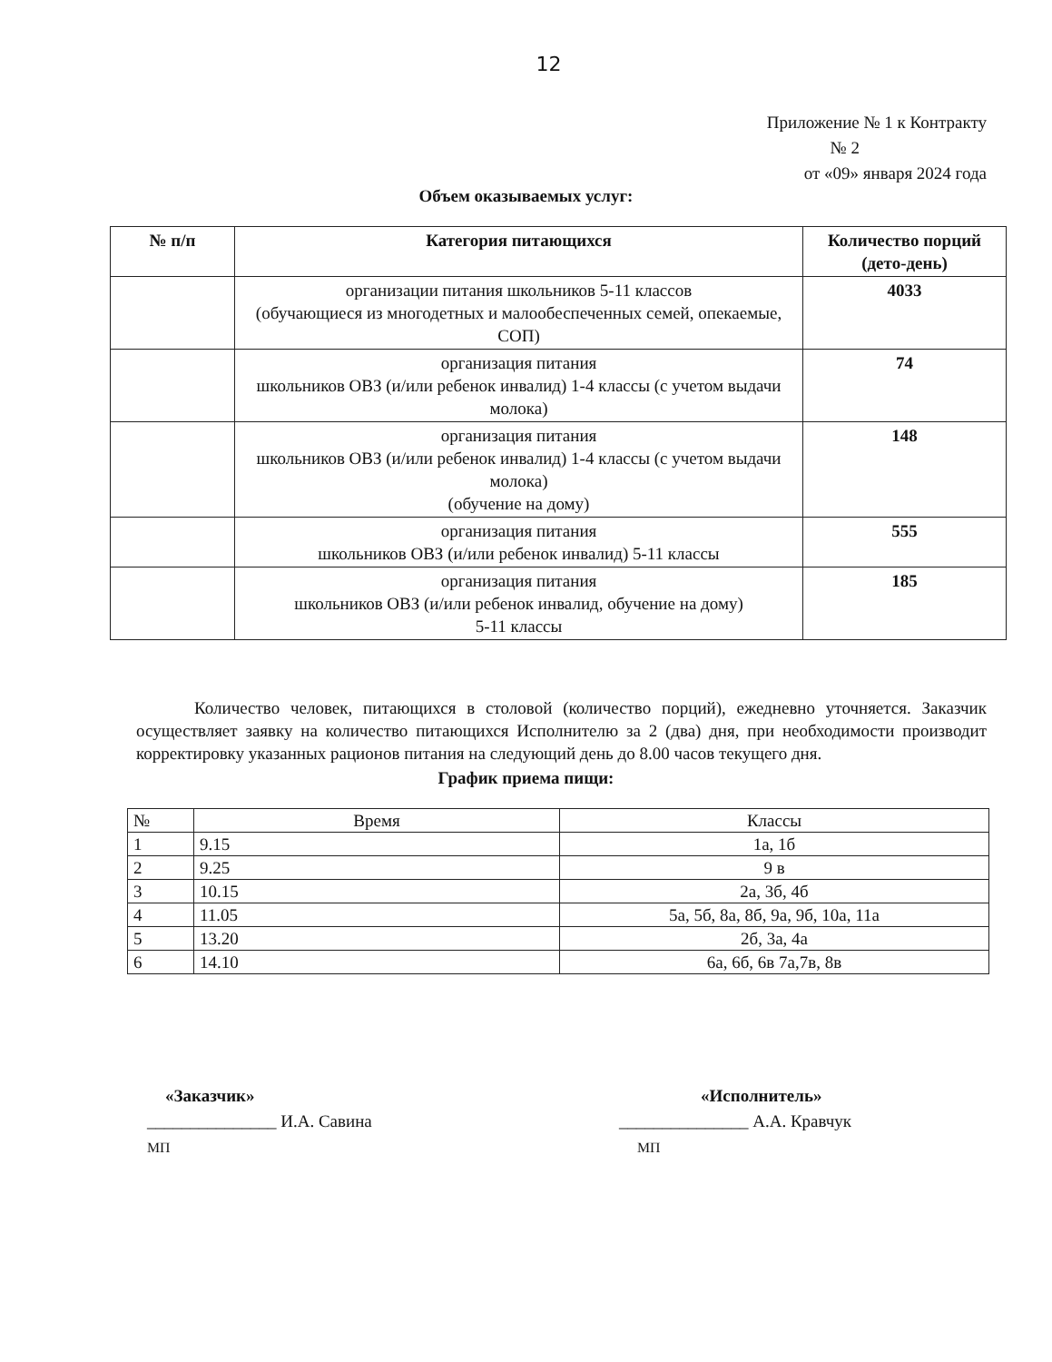12
Приложение № 1 к Контракту
№ 2
от «09» января 2024 года
Объем оказываемых услуг:
| № п/п | Категория питающихся | Количество порций (дето-день) |
| --- | --- | --- |
| | организации питания школьников 5-11 классов (обучающиеся из многодетных и малообеспеченных семей, опекаемые, СОП) | 4033 |
| | организация питания школьников ОВЗ (и/или ребенок инвалид) 1-4 классы (с учетом выдачи молока) | 74 |
| | организация питания школьников ОВЗ (и/или ребенок инвалид) 1-4 классы (с учетом выдачи молока) (обучение на дому) | 148 |
| | организация питания школьников ОВЗ (и/или ребенок инвалид) 5-11 классы | 555 |
| | организация питания школьников ОВЗ (и/или ребенок инвалид, обучение на дому) 5-11 классы | 185 |
Количество человек, питающихся в столовой (количество порций), ежедневно уточняется. Заказчик осуществляет заявку на количество питающихся Исполнителю за 2 (два) дня, при необходимости производит корректировку указанных рационов питания на следующий день до 8.00 часов текущего дня.
График приема пищи:
| № | Время | Классы |
| 1 | 9.15 | 1а, 1б |
| 2 | 9.25 | 9 в |
| 3 | 10.15 | 2а, 3б, 4б |
| 4 | 11.05 | 5а, 5б, 8а, 8б, 9а, 9б, 10а, 11а |
| 5 | 13.20 | 2б, 3а, 4а |
| 6 | 14.10 | 6а, 6б, 6в 7а,7в, 8в |
«Заказчик»
_______________ И.А. Савина
МП
«Исполнитель»
_______________ А.А. Кравчук
МП